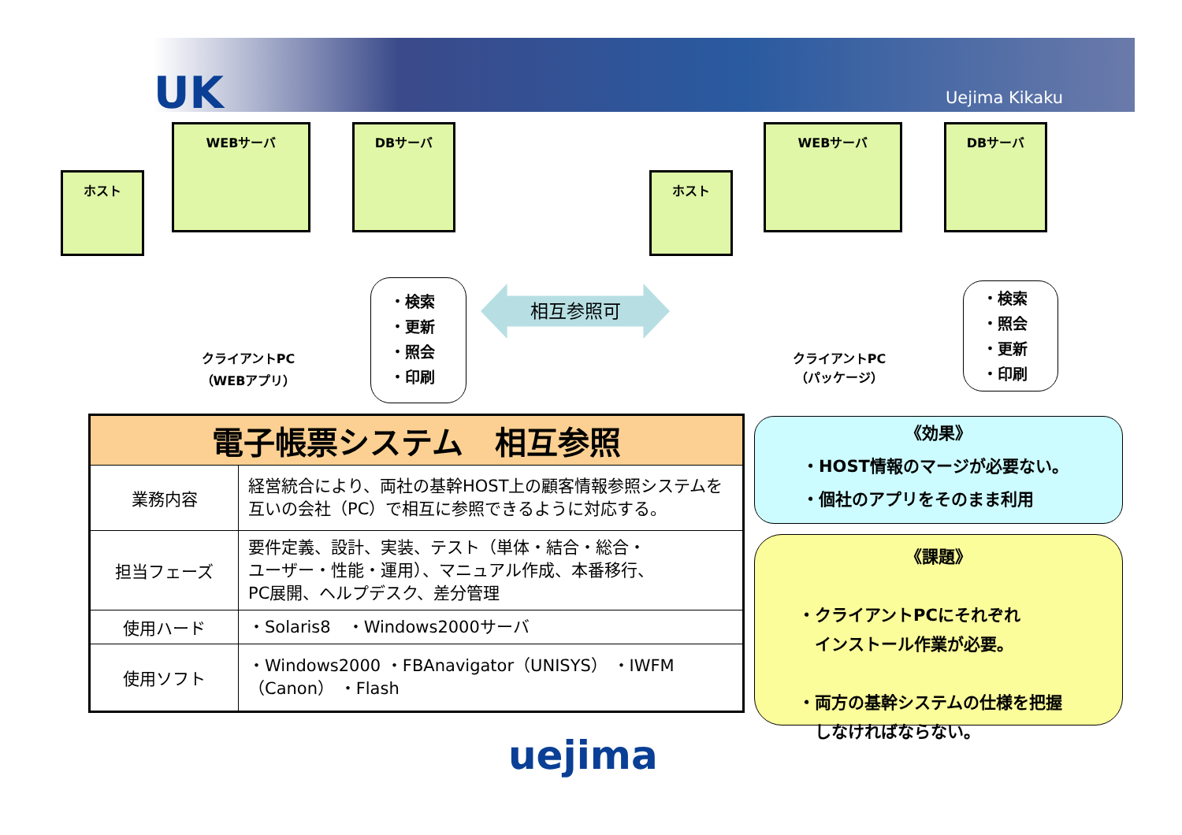UK Uejima Kikaku
ホスト
WEBサーバ DBサーバ
クライアントPC
（WEBアプリ）
・検索
・更新
・照会
・印刷
相互参照可
ホスト
WEBサーバ DBサーバ
クライアントPC
（パッケージ）
・検索
・照会
・更新
・印刷
| 電子帳票システム 相互参照 | |
| --- | --- |
| 業務内容 | 経営統合により、両社の基幹HOST上の顧客情報参照システムを互いの会社（PC）で相互に参照できるように対応する。 |
| 担当フェーズ | 要件定義、設計、実装、テスト（単体・結合・総合・ ユーザー・性能・運用）、マニュアル作成、本番移行、 PC展開、ヘルプデスク、差分管理 |
| 使用ハード | ・Solaris8 ・Windows2000サーバ |
| 使用ソフト | ・Windows2000 ・FBAnavigator（UNISYS） ・IWFM（Canon） ・Flash |
《効果》
・HOST情報のマージが必要ない。
・個社のアプリをそのまま利用
《課題》
・クライアントPCにそれぞれ
　インストール作業が必要。
・両方の基幹システムの仕様を把握
　しなければならない。
uejima